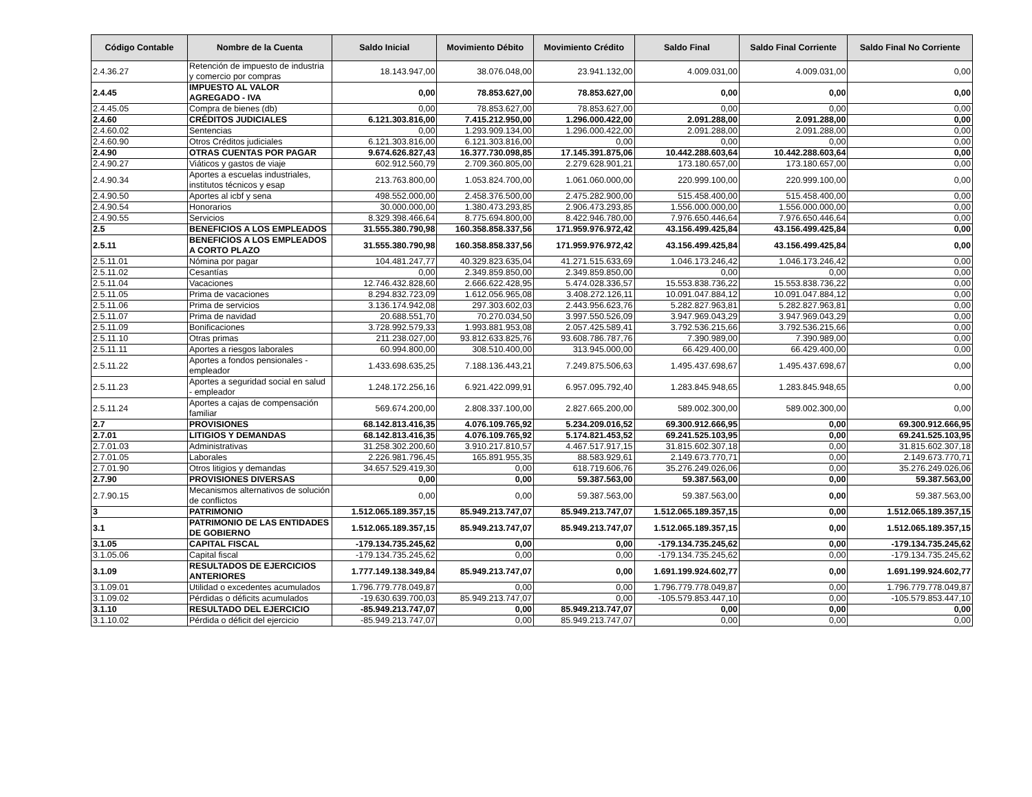| Código Contable | Nombre de la Cuenta | Saldo Inicial | Movimiento Débito | Movimiento Crédito | Saldo Final | Saldo Final Corriente | Saldo Final No Corriente |
| --- | --- | --- | --- | --- | --- | --- | --- |
| 2.4.36.27 | Retención de impuesto de industria y comercio por compras | 18.143.947,00 | 38.076.048,00 | 23.941.132,00 | 4.009.031,00 | 4.009.031,00 | 0,00 |
| 2.4.45 | IMPUESTO AL VALOR AGREGADO - IVA | 0,00 | 78.853.627,00 | 78.853.627,00 | 0,00 | 0,00 | 0,00 |
| 2.4.45.05 | Compra de bienes (db) | 0,00 | 78.853.627,00 | 78.853.627,00 | 0,00 | 0,00 | 0,00 |
| 2.4.60 | CRÉDITOS JUDICIALES | 6.121.303.816,00 | 7.415.212.950,00 | 1.296.000.422,00 | 2.091.288,00 | 2.091.288,00 | 0,00 |
| 2.4.60.02 | Sentencias | 0,00 | 1.293.909.134,00 | 1.296.000.422,00 | 2.091.288,00 | 2.091.288,00 | 0,00 |
| 2.4.60.90 | Otros Créditos judiciales | 6.121.303.816,00 | 6.121.303.816,00 | 0,00 | 0,00 | 0,00 | 0,00 |
| 2.4.90 | OTRAS CUENTAS POR PAGAR | 9.674.626.827,43 | 16.377.730.098,85 | 17.145.391.875,06 | 10.442.288.603,64 | 10.442.288.603,64 | 0,00 |
| 2.4.90.27 | Viáticos y gastos de viaje | 602.912.560,79 | 2.709.360.805,00 | 2.279.628.901,21 | 173.180.657,00 | 173.180.657,00 | 0,00 |
| 2.4.90.34 | Aportes a escuelas industriales, institutos técnicos y esap | 213.763.800,00 | 1.053.824.700,00 | 1.061.060.000,00 | 220.999.100,00 | 220.999.100,00 | 0,00 |
| 2.4.90.50 | Aportes al icbf y sena | 498.552.000,00 | 2.458.376.500,00 | 2.475.282.900,00 | 515.458.400,00 | 515.458.400,00 | 0,00 |
| 2.4.90.54 | Honorarios | 30.000.000,00 | 1.380.473.293,85 | 2.906.473.293,85 | 1.556.000.000,00 | 1.556.000.000,00 | 0,00 |
| 2.4.90.55 | Servicios | 8.329.398.466,64 | 8.775.694.800,00 | 8.422.946.780,00 | 7.976.650.446,64 | 7.976.650.446,64 | 0,00 |
| 2.5 | BENEFICIOS A LOS EMPLEADOS | 31.555.380.790,98 | 160.358.858.337,56 | 171.959.976.972,42 | 43.156.499.425,84 | 43.156.499.425,84 | 0,00 |
| 2.5.11 | BENEFICIOS A LOS EMPLEADOS A CORTO PLAZO | 31.555.380.790,98 | 160.358.858.337,56 | 171.959.976.972,42 | 43.156.499.425,84 | 43.156.499.425,84 | 0,00 |
| 2.5.11.01 | Nómina por pagar | 104.481.247,77 | 40.329.823.635,04 | 41.271.515.633,69 | 1.046.173.246,42 | 1.046.173.246,42 | 0,00 |
| 2.5.11.02 | Cesantías | 0,00 | 2.349.859.850,00 | 2.349.859.850,00 | 0,00 | 0,00 | 0,00 |
| 2.5.11.04 | Vacaciones | 12.746.432.828,60 | 2.666.622.428,95 | 5.474.028.336,57 | 15.553.838.736,22 | 15.553.838.736,22 | 0,00 |
| 2.5.11.05 | Prima de vacaciones | 8.294.832.723,09 | 1.612.056.965,08 | 3.408.272.126,11 | 10.091.047.884,12 | 10.091.047.884,12 | 0,00 |
| 2.5.11.06 | Prima de servicios | 3.136.174.942,08 | 297.303.602,03 | 2.443.956.623,76 | 5.282.827.963,81 | 5.282.827.963,81 | 0,00 |
| 2.5.11.07 | Prima de navidad | 20.688.551,70 | 70.270.034,50 | 3.997.550.526,09 | 3.947.969.043,29 | 3.947.969.043,29 | 0,00 |
| 2.5.11.09 | Bonificaciones | 3.728.992.579,33 | 1.993.881.953,08 | 2.057.425.589,41 | 3.792.536.215,66 | 3.792.536.215,66 | 0,00 |
| 2.5.11.10 | Otras primas | 211.238.027,00 | 93.812.633.825,76 | 93.608.786.787,76 | 7.390.989,00 | 7.390.989,00 | 0,00 |
| 2.5.11.11 | Aportes a riesgos laborales | 60.994.800,00 | 308.510.400,00 | 313.945.000,00 | 66.429.400,00 | 66.429.400,00 | 0,00 |
| 2.5.11.22 | Aportes a fondos pensionales - empleador | 1.433.698.635,25 | 7.188.136.443,21 | 7.249.875.506,63 | 1.495.437.698,67 | 1.495.437.698,67 | 0,00 |
| 2.5.11.23 | Aportes a seguridad social en salud - empleador | 1.248.172.256,16 | 6.921.422.099,91 | 6.957.095.792,40 | 1.283.845.948,65 | 1.283.845.948,65 | 0,00 |
| 2.5.11.24 | Aportes a cajas de compensación familiar | 569.674.200,00 | 2.808.337.100,00 | 2.827.665.200,00 | 589.002.300,00 | 589.002.300,00 | 0,00 |
| 2.7 | PROVISIONES | 68.142.813.416,35 | 4.076.109.765,92 | 5.234.209.016,52 | 69.300.912.666,95 | 0,00 | 69.300.912.666,95 |
| 2.7.01 | LITIGIOS Y DEMANDAS | 68.142.813.416,35 | 4.076.109.765,92 | 5.174.821.453,52 | 69.241.525.103,95 | 0,00 | 69.241.525.103,95 |
| 2.7.01.03 | Administrativas | 31.258.302.200,60 | 3.910.217.810,57 | 4.467.517.917,15 | 31.815.602.307,18 | 0,00 | 31.815.602.307,18 |
| 2.7.01.05 | Laborales | 2.226.981.796,45 | 165.891.955,35 | 88.583.929,61 | 2.149.673.770,71 | 0,00 | 2.149.673.770,71 |
| 2.7.01.90 | Otros litigios y demandas | 34.657.529.419,30 | 0,00 | 618.719.606,76 | 35.276.249.026,06 | 0,00 | 35.276.249.026,06 |
| 2.7.90 | PROVISIONES DIVERSAS | 0,00 | 0,00 | 59.387.563,00 | 59.387.563,00 | 0,00 | 59.387.563,00 |
| 2.7.90.15 | Mecanismos alternativos de solución de conflictos | 0,00 | 0,00 | 59.387.563,00 | 59.387.563,00 | 0,00 | 59.387.563,00 |
| 3 | PATRIMONIO | 1.512.065.189.357,15 | 85.949.213.747,07 | 85.949.213.747,07 | 1.512.065.189.357,15 | 0,00 | 1.512.065.189.357,15 |
| 3.1 | PATRIMONIO DE LAS ENTIDADES DE GOBIERNO | 1.512.065.189.357,15 | 85.949.213.747,07 | 85.949.213.747,07 | 1.512.065.189.357,15 | 0,00 | 1.512.065.189.357,15 |
| 3.1.05 | CAPITAL FISCAL | -179.134.735.245,62 | 0,00 | 0,00 | -179.134.735.245,62 | 0,00 | -179.134.735.245,62 |
| 3.1.05.06 | Capital fiscal | -179.134.735.245,62 | 0,00 | 0,00 | -179.134.735.245,62 | 0,00 | -179.134.735.245,62 |
| 3.1.09 | RESULTADOS DE EJERCICIOS ANTERIORES | 1.777.149.138.349,84 | 85.949.213.747,07 | 0,00 | 1.691.199.924.602,77 | 0,00 | 1.691.199.924.602,77 |
| 3.1.09.01 | Utilidad o excedentes acumulados | 1.796.779.778.049,87 | 0,00 | 0,00 | 1.796.779.778.049,87 | 0,00 | 1.796.779.778.049,87 |
| 3.1.09.02 | Pérdidas o déficits acumulados | -19.630.639.700,03 | 85.949.213.747,07 | 0,00 | -105.579.853.447,10 | 0,00 | -105.579.853.447,10 |
| 3.1.10 | RESULTADO DEL EJERCICIO | -85.949.213.747,07 | 0,00 | 85.949.213.747,07 | 0,00 | 0,00 | 0,00 |
| 3.1.10.02 | Pérdida o déficit del ejercicio | -85.949.213.747,07 | 0,00 | 85.949.213.747,07 | 0,00 | 0,00 | 0,00 |